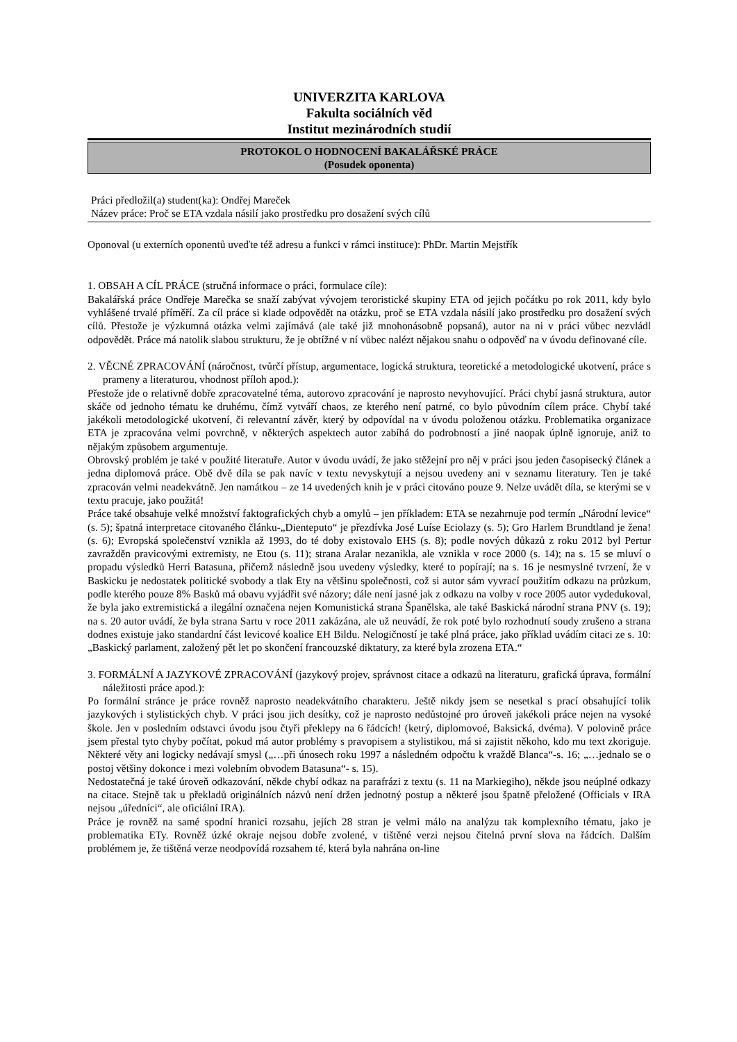UNIVERZITA KARLOVA
Fakulta sociálních věd
Institut mezinárodních studií
PROTOKOL O HODNOCENÍ BAKALÁŘSKÉ PRÁCE
(Posudek oponenta)
Práci předložil(a) student(ka): Ondřej Mareček
Název práce: Proč se ETA vzdala násilí jako prostředku pro dosažení svých cílů
Oponoval (u externích oponentů uveďte též adresu a funkci v rámci instituce): PhDr. Martin Mejstřík
1. OBSAH A CÍL PRÁCE (stručná informace o práci, formulace cíle):
Bakalářská práce Ondřeje Marečka se snaží zabývat vývojem teroristické skupiny ETA od jejich počátku po rok 2011, kdy bylo vyhlášené trvalé příměří. Za cíl práce si klade odpovědět na otázku, proč se ETA vzdala násilí jako prostředku pro dosažení svých cílů. Přestože je výzkumná otázka velmi zajímává (ale také již mnohonásobně popsaná), autor na ni v práci vůbec nezvládl odpovědět. Práce má natolik slabou strukturu, že je obtížné v ní vůbec nalézt nějakou snahu o odpověď na v úvodu definované cíle.
2. VĚCNÉ ZPRACOVÁNÍ (náročnost, tvůrčí přístup, argumentace, logická struktura, teoretické a metodologické ukotvení, práce s prameny a literaturou, vhodnost příloh apod.):
Přestože jde o relativně dobře zpracovatelné téma, autorovo zpracování je naprosto nevyhovující. Práci chybí jasná struktura, autor skáče od jednoho tématu ke druhému, čímž vytváří chaos, ze kterého není patrné, co bylo původním cílem práce. Chybí také jakékoli metodologické ukotvení, či relevantní závěr, který by odpovídal na v úvodu položenou otázku. Problematika organizace ETA je zpracována velmi povrchně, v některých aspektech autor zabíhá do podrobností a jiné naopak úplně ignoruje, aniž to nějakým způsobem argumentuje.
Obrovský problém je také v použité literatuře. Autor v úvodu uvádí, že jako stěžejní pro něj v práci jsou jeden časopisecký článek a jedna diplomová práce. Obě dvě díla se pak navíc v textu nevyskytují a nejsou uvedeny ani v seznamu literatury. Ten je také zpracován velmi neadekvátně. Jen namátkou – ze 14 uvedených knih je v práci citováno pouze 9. Nelze uvádět díla, se kterými se v textu pracuje, jako použitá!
Práce také obsahuje velké množství faktografických chyb a omylů – jen příkladem: ETA se nezahrnuje pod termín „Národní levice“ (s. 5); špatná interpretace citovaného článku-„Dienteputo“ je přezdívka José Luíse Eciolazy (s. 5); Gro Harlem Brundtland je žena! (s. 6); Evropská společenství vznikla až 1993, do té doby existovalo EHS (s. 8); podle nových důkazů z roku 2012 byl Pertur zavražděn pravicovými extremisty, ne Etou (s. 11); strana Aralar nezanikla, ale vznikla v roce 2000 (s. 14); na s. 15 se mluví o propadu výsledků Herri Batasuna, přičemž následně jsou uvedeny výsledky, které to popírají; na s. 16 je nesmyslné tvrzení, že v Baskicku je nedostatek politické svobody a tlak Ety na většinu společnosti, což si autor sám vyvrací použitím odkazu na průzkum, podle kterého pouze 8% Basků má obavu vyjádřit své názory; dále není jasné jak z odkazu na volby v roce 2005 autor vydedukoval, že byla jako extremistická a ilegální označena nejen Komunistická strana Španělska, ale také Baskická národní strana PNV (s. 19); na s. 20 autor uvádí, že byla strana Sartu v roce 2011 zakázána, ale už neuvádí, že rok poté bylo rozhodnutí soudy zrušeno a strana dodnes existuje jako standardní část levicové koalice EH Bildu. Nelogičností je také plná práce, jako příklad uvádím citaci ze s. 10: „Baskický parlament, založený pět let po skončení francouzské diktatury, za které byla zrozena ETA.“
3. FORMÁLNÍ A JAZYKOVÉ ZPRACOVÁNÍ (jazykový projev, správnost citace a odkazů na literaturu, grafická úprava, formální náležitosti práce apod.):
Po formální stránce je práce rovněž naprosto neadekvátního charakteru. Ještě nikdy jsem se nesetkal s prací obsahující tolik jazykových i stylistických chyb. V práci jsou jich desítky, což je naprosto nedůstojné pro úroveň jakékoli práce nejen na vysoké škole. Jen v posledním odstavci úvodu jsou čtyři překlepy na 6 řádcích! (ketrý, diplomovoé, Baksická, dvéma). V polovině práce jsem přestal tyto chyby počítat, pokud má autor problémy s pravopisem a stylistikou, má si zajistit někoho, kdo mu text zkoriguje. Některé věty ani logicky nedávají smysl („…při únosech roku 1997 a následném odpočtu k vraždě Blanca“-s. 16; „…jednalo se o postoj většiny dokonce i mezi volebním obvodem Batasuna“- s. 15).
Nedostatečná je také úroveň odkazování, někde chybí odkaz na parafrázi z textu (s. 11 na Markiegiho), někde jsou neúplné odkazy na citace. Stejně tak u překladů originálních názvů není držen jednotný postup a některé jsou špatně přeložené (Officials v IRA nejsou „úředníci“, ale oficiální IRA).
Práce je rovněž na samé spodní hranici rozsahu, jejích 28 stran je velmi málo na analýzu tak komplexního tématu, jako je problematika ETy. Rovněž úzké okraje nejsou dobře zvolené, v tištěné verzi nejsou čitelná první slova na řádcích. Dalším problémem je, že tištěná verze neodpovídá rozsahem té, která byla nahrána on-line